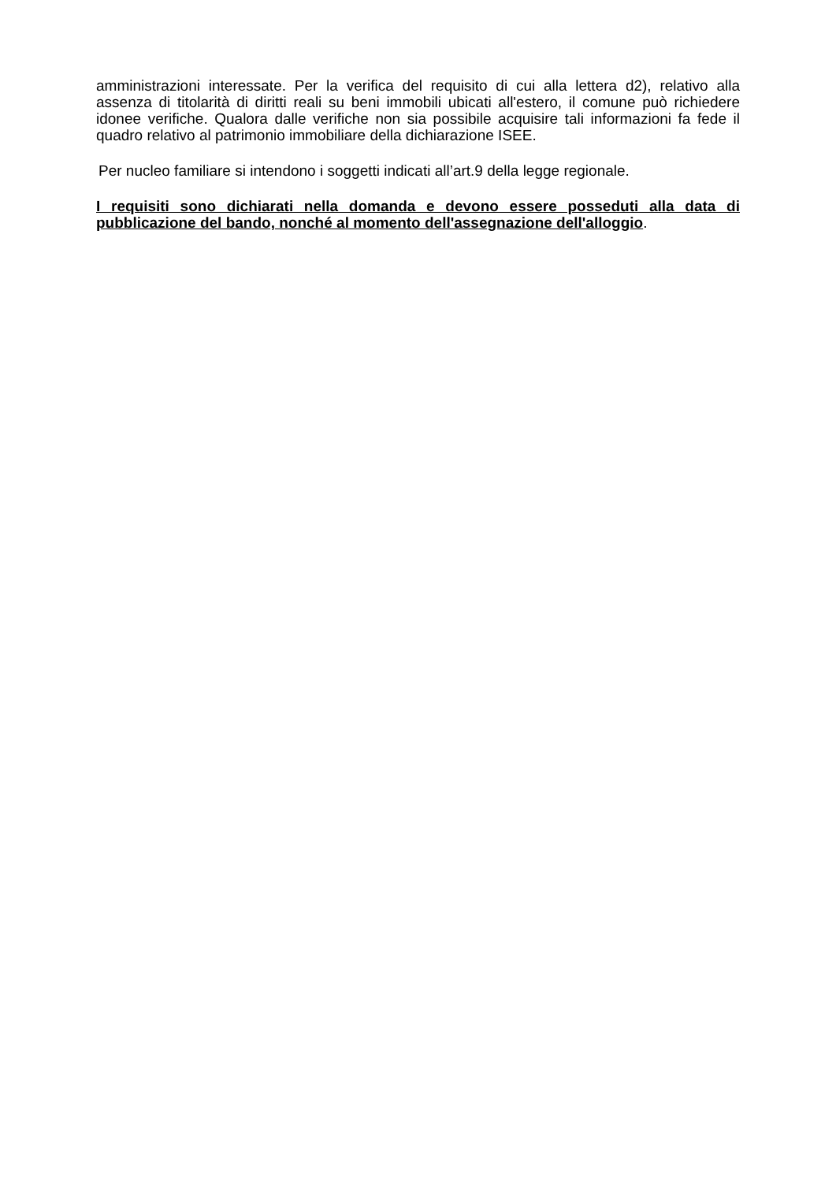amministrazioni interessate. Per la verifica del requisito di cui alla lettera d2), relativo alla assenza di titolarità di diritti reali su beni immobili ubicati all'estero, il comune può richiedere idonee verifiche. Qualora dalle verifiche non sia possibile acquisire tali informazioni fa fede il quadro relativo al patrimonio immobiliare della dichiarazione ISEE.
Per nucleo familiare si intendono i soggetti indicati all’art.9 della legge regionale.
I requisiti sono dichiarati nella domanda e devono essere posseduti alla data di pubblicazione del bando, nonché al momento dell'assegnazione dell'alloggio.